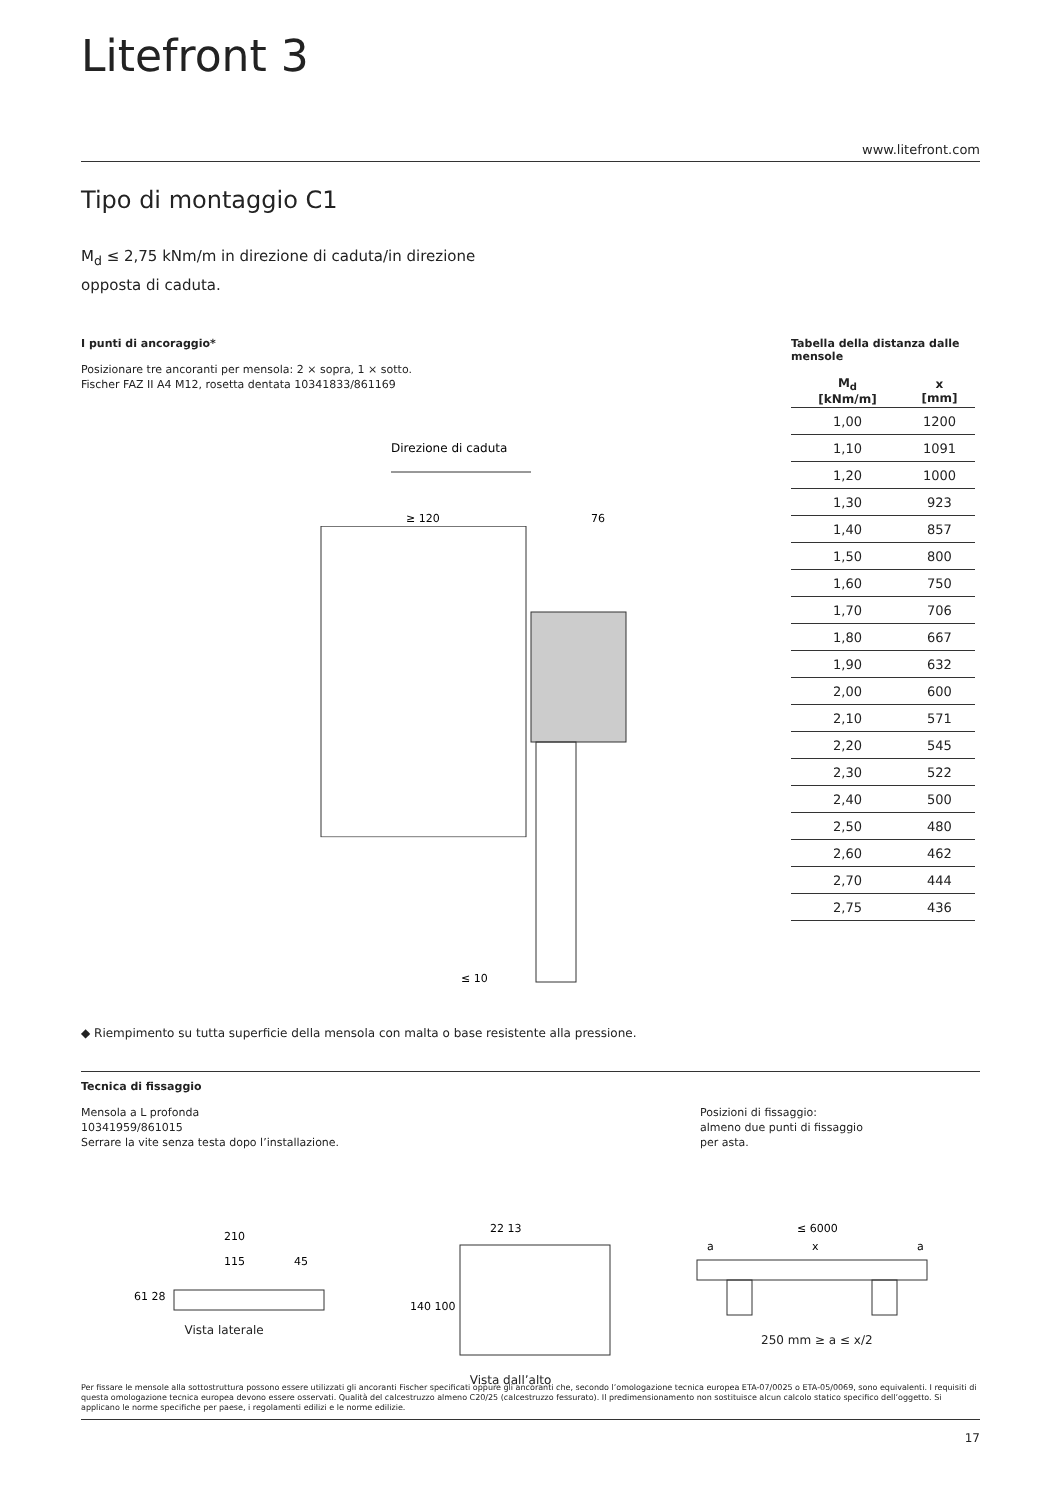Litefront 3
www.litefront.com
Tipo di montaggio C1
M<sub>d</sub> ≤ 2,75 kNm/m in direzione di caduta/in direzione
opposta di caduta.
I punti di ancoraggio*
Posizionare tre ancoranti per mensola: 2 × sopra, 1 × sotto.
Fischer FAZ II A4 M12, rosetta dentata 10341833/861169
Direzione di caduta
≥ 120
76
≤ 10
Tabella della distanza dalle mensole
| M<sub>d</sub> [kNm/m] | x [mm] |
| --- | --- |
| 1,00 | 1200 |
| 1,10 | 1091 |
| 1,20 | 1000 |
| 1,30 | 923 |
| 1,40 | 857 |
| 1,50 | 800 |
| 1,60 | 750 |
| 1,70 | 706 |
| 1,80 | 667 |
| 1,90 | 632 |
| 2,00 | 600 |
| 2,10 | 571 |
| 2,20 | 545 |
| 2,30 | 522 |
| 2,40 | 500 |
| 2,50 | 480 |
| 2,60 | 462 |
| 2,70 | 444 |
| 2,75 | 436 |
◆ Riempimento su tutta superficie della mensola con malta o base resistente alla pressione.
Tecnica di fissaggio
Mensola a L profonda
10341959/861015
Serrare la vite senza testa dopo l’installazione.
Posizioni di fissaggio:
almeno due punti di fissaggio
per asta.
210
115
45
61 28
Vista laterale
22 13
140 100
Vista dall’alto
≤ 6000
a
x
a
250 mm ≥ a ≤ x/2
Per fissare le mensole alla sottostruttura possono essere utilizzati gli ancoranti Fischer specificati oppure gli ancoranti che, secondo l’omologazione tecnica europea ETA-07/0025 o ETA-05/0069, sono equivalenti. I requisiti di questa omologazione tecnica europea devono essere osservati. Qualità del calcestruzzo almeno C20/25 (calcestruzzo fessurato). Il predimensionamento non sostituisce alcun calcolo statico specifico dell’oggetto. Si applicano le norme specifiche per paese, i regolamenti edilizi e le norme edilizie.
17